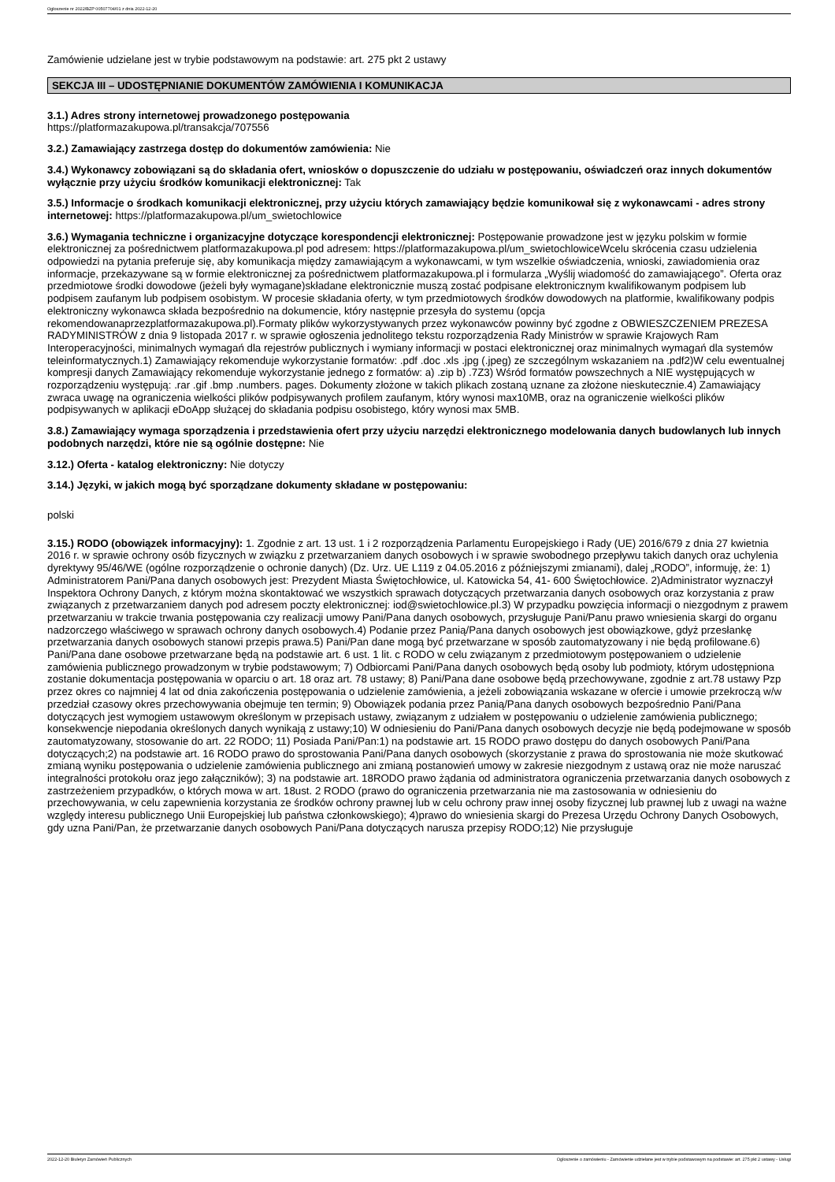Ogłoszenie nr 2022/BZP 00507704/01 z dnia 2022-12-20
Zamówienie udzielane jest w trybie podstawowym na podstawie: art. 275 pkt 2 ustawy
SEKCJA III – UDOSTĘPNIANIE DOKUMENTÓW ZAMÓWIENIA I KOMUNIKACJA
3.1.) Adres strony internetowej prowadzonego postępowania
https://platformazakupowa.pl/transakcja/707556
3.2.) Zamawiający zastrzega dostęp do dokumentów zamówienia: Nie
3.4.) Wykonawcy zobowiązani są do składania ofert, wniosków o dopuszczenie do udziału w postępowaniu, oświadczeń oraz innych dokumentów wyłącznie przy użyciu środków komunikacji elektronicznej: Tak
3.5.) Informacje o środkach komunikacji elektronicznej, przy użyciu których zamawiający będzie komunikował się z wykonawcami - adres strony internetowej: https://platformazakupowa.pl/um_swietochlowice
3.6.) Wymagania techniczne i organizacyjne dotyczące korespondencji elektronicznej: Postępowanie prowadzone jest w języku polskim w formie elektronicznej za pośrednictwem platformazakupowa.pl pod adresem: https://platformazakupowa.pl/um_swietochlowiceWcelu skrócenia czasu udzielenia odpowiedzi na pytania preferuje się, aby komunikacja między zamawiającym a wykonawcami, w tym wszelkie oświadczenia, wnioski, zawiadomienia oraz informacje, przekazywane są w formie elektronicznej za pośrednictwem platformazakupowa.pl i formularza „Wyślij wiadomość do zamawiającego”. Oferta oraz przedmiotowe środki dowodowe (jeżeli były wymagane)składane elektronicznie muszą zostać podpisane elektronicznym kwalifikowanym podpisem lub podpisem zaufanym lub podpisem osobistym. W procesie składania oferty, w tym przedmiotowych środków dowodowych na platformie, kwalifikowany podpis elektroniczny wykonawca składa bezpośrednio na dokumencie, który następnie przesyła do systemu (opcja rekomendowanaprzezplatformazakupowa.pl).Formaty plików wykorzystywanych przez wykonawców powinny być zgodne z OBWIESZCZENIEM PREZESA RADYMINISTRÓW z dnia 9 listopada 2017 r. w sprawie ogłoszenia jednolitego tekstu rozporządzenia Rady Ministrów w sprawie Krajowych Ram Interoperacyjności, minimalnych wymagań dla rejestrów publicznych i wymiany informacji w postaci elektronicznej oraz minimalnych wymagań dla systemów teleinformatycznych.1) Zamawiający rekomenduje wykorzystanie formatów: .pdf .doc .xls .jpg (.jpeg) ze szczególnym wskazaniem na .pdf2)W celu ewentualnej kompresji danych Zamawiający rekomenduje wykorzystanie jednego z formatów: a) .zip b) .7Z3) Wśród formatów powszechnych a NIE występujących w rozporządzeniu występują: .rar .gif .bmp .numbers. pages. Dokumenty złożone w takich plikach zostaną uznane za złożone nieskutecznie.4) Zamawiający zwraca uwagę na ograniczenia wielkości plików podpisywanych profilem zaufanym, który wynosi max10MB, oraz na ograniczenie wielkości plików podpisywanych w aplikacji eDoApp służącej do składania podpisu osobistego, który wynosi max 5MB.
3.8.) Zamawiający wymaga sporządzenia i przedstawienia ofert przy użyciu narzędzi elektronicznego modelowania danych budowlanych lub innych podobnych narzędzi, które nie są ogólnie dostępne: Nie
3.12.) Oferta - katalog elektroniczny: Nie dotyczy
3.14.) Języki, w jakich mogą być sporządzane dokumenty składane w postępowaniu:
polski
3.15.) RODO (obowiązek informacyjny): 1. Zgodnie z art. 13 ust. 1 i 2 rozporządzenia Parlamentu Europejskiego i Rady (UE) 2016/679 z dnia 27 kwietnia 2016 r. w sprawie ochrony osób fizycznych w związku z przetwarzaniem danych osobowych i w sprawie swobodnego przepływu takich danych oraz uchylenia dyrektywy 95/46/WE (ogólne rozporządzenie o ochronie danych) (Dz. Urz. UE L119 z 04.05.2016 z późniejszymi zmianami), dalej „RODO”, informuję, że: 1) Administratorem Pani/Pana danych osobowych jest: Prezydent Miasta Świętochłowice, ul. Katowicka 54, 41- 600 Świętochłowice. 2)Administrator wyznaczył Inspektora Ochrony Danych, z którym można skontaktować we wszystkich sprawach dotyczących przetwarzania danych osobowych oraz korzystania z praw związanych z przetwarzaniem danych pod adresem poczty elektronicznej: iod@swietochlowice.pl.3) W przypadku powzięcia informacji o niezgodnym z prawem przetwarzaniu w trakcie trwania postępowania czy realizacji umowy Pani/Pana danych osobowych, przysługuje Pani/Panu prawo wniesienia skargi do organu nadzorczego właściwego w sprawach ochrony danych osobowych.4) Podanie przez Panią/Pana danych osobowych jest obowiązkowe, gdyż przesłankę przetwarzania danych osobowych stanowi przepis prawa.5) Pani/Pan dane mogą być przetwarzane w sposób zautomatyzowany i nie będą profilowane.6) Pani/Pana dane osobowe przetwarzane będą na podstawie art. 6 ust. 1 lit. c RODO w celu związanym z przedmiotowym postępowaniem o udzielenie zamówienia publicznego prowadzonym w trybie podstawowym; 7) Odbiorcami Pani/Pana danych osobowych będą osoby lub podmioty, którym udostępniona zostanie dokumentacja postępowania w oparciu o art. 18 oraz art. 78 ustawy; 8) Pani/Pana dane osobowe będą przechowywane, zgodnie z art.78 ustawy Pzp przez okres co najmniej 4 lat od dnia zakończenia postępowania o udzielenie zamówienia, a jeżeli zobowiązania wskazane w ofercie i umowie przekroczą w/w przedział czasowy okres przechowywania obejmuje ten termin; 9) Obowiązek podania przez Panią/Pana danych osobowych bezpośrednio Pani/Pana dotyczących jest wymogiem ustawowym określonym w przepisach ustawy, związanym z udziałem w postępowaniu o udzielenie zamówienia publicznego; konsekwencje niepodania określonych danych wynikają z ustawy;10) W odniesieniu do Pani/Pana danych osobowych decyzje nie będą podejmowane w sposób zautomatyzowany, stosowanie do art. 22 RODO; 11) Posiada Pani/Pan:1) na podstawie art. 15 RODO prawo dostępu do danych osobowych Pani/Pana dotyczących;2) na podstawie art. 16 RODO prawo do sprostowania Pani/Pana danych osobowych (skorzystanie z prawa do sprostowania nie może skutkować zmianą wyniku postępowania o udzielenie zamówienia publicznego ani zmianą postanowień umowy w zakresie niezgodnym z ustawą oraz nie może naruszać integralności protokołu oraz jego załączników); 3) na podstawie art. 18RODO prawo żądania od administratora ograniczenia przetwarzania danych osobowych z zastrzeżeniem przypadków, o których mowa w art. 18ust. 2 RODO (prawo do ograniczenia przetwarzania nie ma zastosowania w odniesieniu do przechowywania, w celu zapewnienia korzystania ze środków ochrony prawnej lub w celu ochrony praw innej osoby fizycznej lub prawnej lub z uwagi na ważne względy interesu publicznego Unii Europejskiej lub państwa członkowskiego); 4)prawo do wniesienia skargi do Prezesa Urzędu Ochrony Danych Osobowych, gdy uzna Pani/Pan, że przetwarzanie danych osobowych Pani/Pana dotyczących narusza przepisy RODO;12) Nie przysługuje
2022-12-20 Biuletyn Zamówień Publicznych Ogłoszenie o zamówieniu - Zamówienie udzielane jest w trybie podstawowym na podstawie: art. 275 pkt 2 ustawy - Usługi